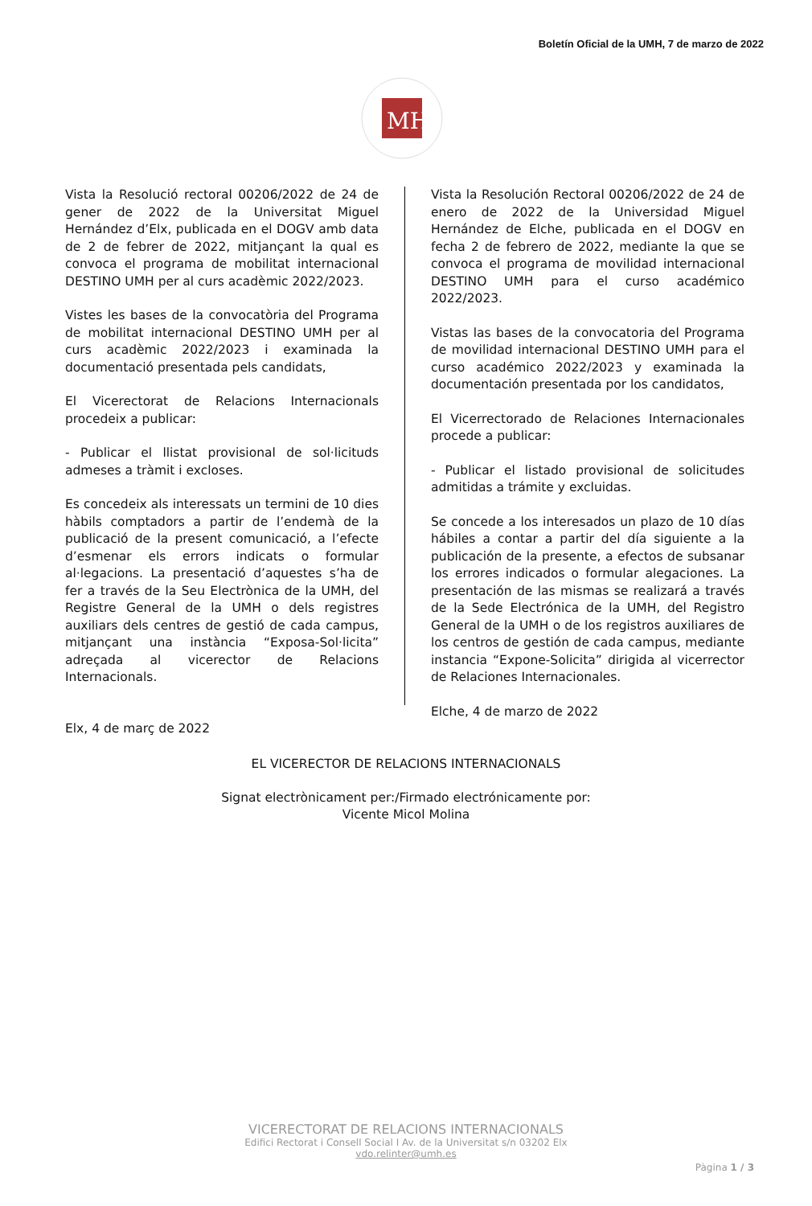Boletín Oficial de la UMH, 7 de marzo de 2022
MH
Vista la Resolució rectoral 00206/2022 de 24 de gener de 2022 de la Universitat Miguel Hernández d’Elx, publicada en el DOGV amb data de 2 de febrer de 2022, mitjançant la qual es convoca el programa de mobilitat internacional DESTINO UMH per al curs acadèmic 2022/2023.
Vistes les bases de la convocatòria del Programa de mobilitat internacional DESTINO UMH per al curs acadèmic 2022/2023 i examinada la documentació presentada pels candidats,
El Vicerectorat de Relacions Internacionals procedeix a publicar:
- Publicar el llistat provisional de sol·licituds admeses a tràmit i excloses.
Es concedeix als interessats un termini de 10 dies hàbils comptadors a partir de l’endemà de la publicació de la present comunicació, a l’efecte d’esmenar els errors indicats o formular al·legacions. La presentació d’aquestes s’ha de fer a través de la Seu Electrònica de la UMH, del Registre General de la UMH o dels registres auxiliars dels centres de gestió de cada campus, mitjançant una instància “Exposa-Sol·licita” adreçada al vicerector de Relacions Internacionals.
Elx, 4 de març de 2022
Vista la Resolución Rectoral 00206/2022 de 24 de enero de 2022 de la Universidad Miguel Hernández de Elche, publicada en el DOGV en fecha 2 de febrero de 2022, mediante la que se convoca el programa de movilidad internacional DESTINO UMH para el curso académico 2022/2023.
Vistas las bases de la convocatoria del Programa de movilidad internacional DESTINO UMH para el curso académico 2022/2023 y examinada la documentación presentada por los candidatos,
El Vicerrectorado de Relaciones Internacionales procede a publicar:
- Publicar el listado provisional de solicitudes admitidas a trámite y excluidas.
Se concede a los interesados un plazo de 10 días hábiles a contar a partir del día siguiente a la publicación de la presente, a efectos de subsanar los errores indicados o formular alegaciones. La presentación de las mismas se realizará a través de la Sede Electrónica de la UMH, del Registro General de la UMH o de los registros auxiliares de los centros de gestión de cada campus, mediante instancia “Expone-Solicita” dirigida al vicerrector de Relaciones Internacionales.
Elche, 4 de marzo de 2022
EL VICERECTOR DE RELACIONS INTERNACIONALS
Signat electrònicament per:/Firmado electrónicamente por:
Vicente Micol Molina
VICERECTORAT DE RELACIONS INTERNACIONALS
Edifici Rectorat i Consell Social I Av. de la Universitat s/n 03202 Elx
vdo.relinter@umh.es
Pàgina 1 / 3